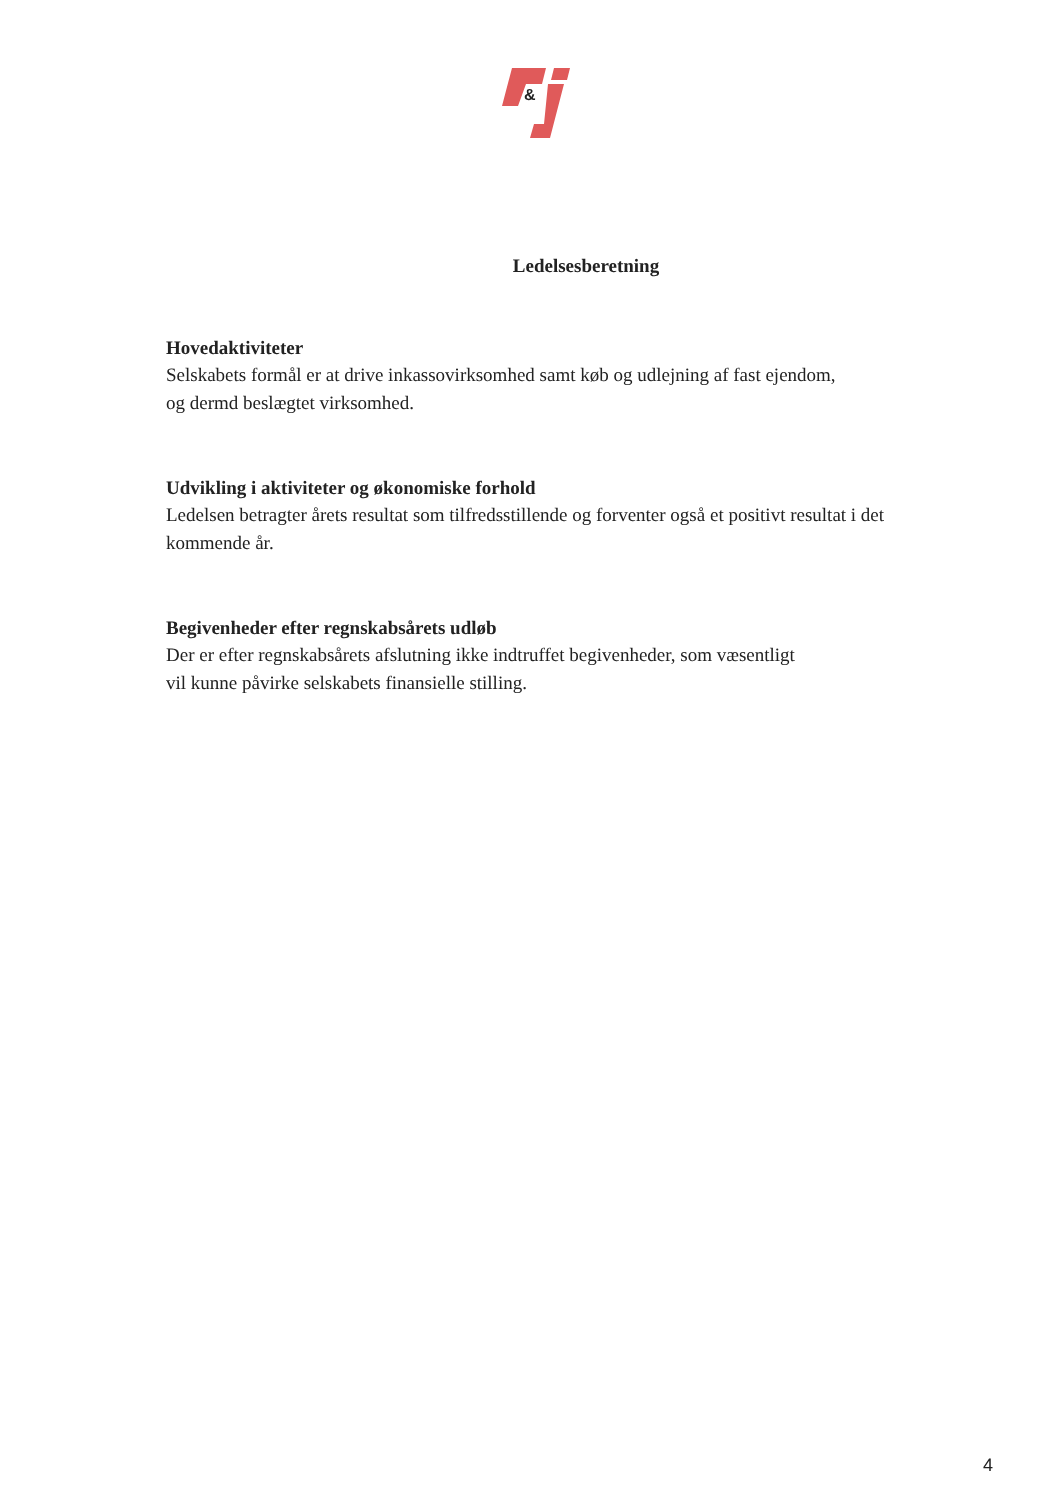&
Ledelsesberetning
Hovedaktiviteter
Selskabets formål er at drive inkassovirksomhed samt køb og udlejning af fast ejendom,
og dermd beslægtet virksomhed.
Udvikling i aktiviteter og økonomiske forhold
Ledelsen betragter årets resultat som tilfredsstillende og forventer også et positivt resultat i det kommende år.
Begivenheder efter regnskabsårets udløb
Der er efter regnskabsårets afslutning ikke indtruffet begivenheder, som væsentligt
vil kunne påvirke selskabets finansielle stilling.
4